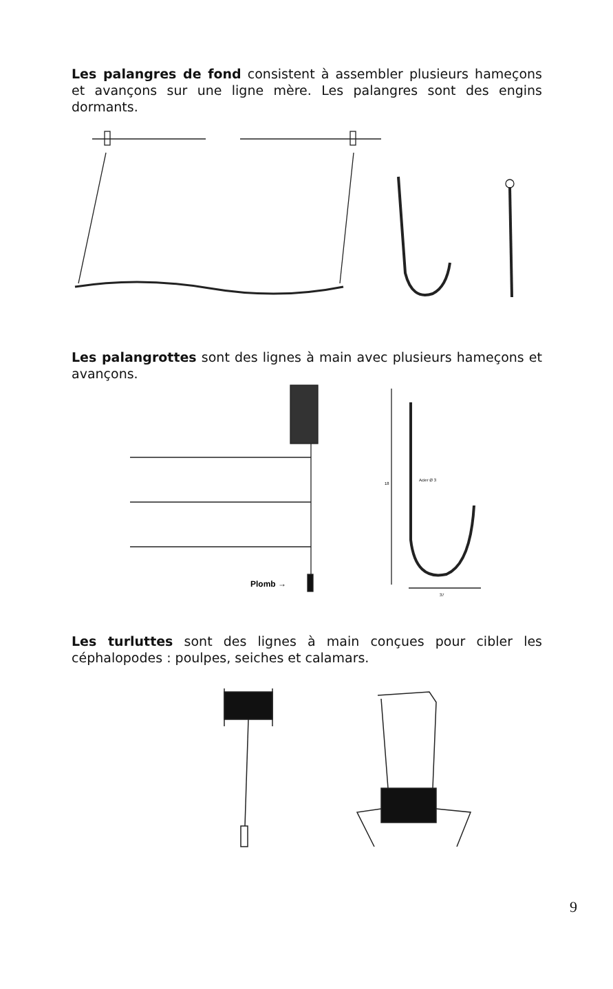Les palangres de fond consistent à assembler plusieurs hameçons et avançons sur une ligne mère. Les palangres sont des engins dormants.
Les palangrottes sont des lignes à main avec plusieurs hameçons et avançons.
Plomb →
Acier Ø 3
18
37
Les turluttes sont des lignes à main conçues pour cibler les céphalopodes : poulpes, seiches et calamars.
9